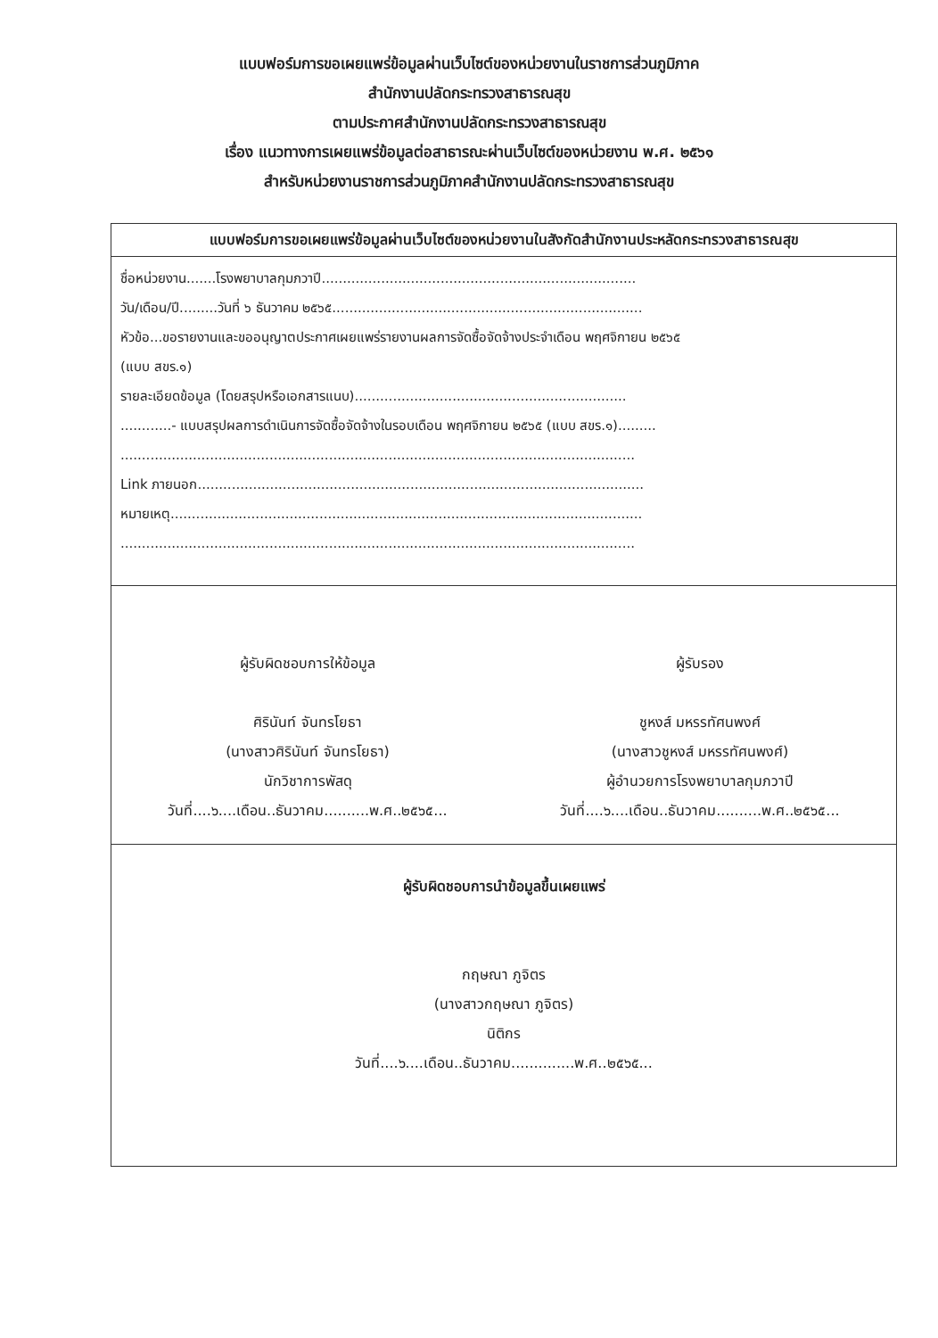แบบฟอร์มการขอเผยแพร่ข้อมูลผ่านเว็บไซต์ของหน่วยงานในราชการส่วนภูมิภาค
สำนักงานปลัดกระทรวงสาธารณสุข
ตามประกาศสำนักงานปลัดกระทรวงสาธารณสุข
เรื่อง แนวทางการเผยแพร่ข้อมูลต่อสาธารณะผ่านเว็บไซต์ของหน่วยงาน พ.ศ. ๒๕๖๑
สำหรับหน่วยงานราชการส่วนภูมิภาคสำนักงานปลัดกระทรวงสาธารณสุข
แบบฟอร์มการขอเผยแพร่ข้อมูลผ่านเว็บไซต์ของหน่วยงานในสังกัดสำนักงานประหลัดกระทรวงสาธารณสุข
ชื่อหน่วยงาน.......โรงพยาบาลกุมภวาปี..........................................................................
วัน/เดือน/ปี.........วันที่ ๖ ธันวาคม ๒๕๖๕.........................................................................
หัวข้อ...ขอรายงานและขออนุญาตประกาศเผยแพร่รายงานผลการจัดซื้อจัดจ้างประจำเดือน พฤศจิกายน ๒๕๖๕
(แบบ สขร.๑)
รายละเอียดข้อมูล (โดยสรุปหรือเอกสารแนบ)................................................................
............- แบบสรุปผลการดำเนินการจัดซื้อจัดจ้างในรอบเดือน พฤศจิกายน ๒๕๖๕ (แบบ สขร.๑).........
.........................................................................................................................
Link ภายนอก.........................................................................................................
หมายเหตุ...............................................................................................................
.........................................................................................................................
ผู้รับผิดชอบการให้ข้อมูล
ศิรินันท์ จันทรโยธา
(นางสาวศิรินันท์ จันทรโยธา)
นักวิชาการพัสดุ
วันที่....๖....เดือน..ธันวาคม..........พ.ศ..๒๕๖๕...
ผู้รับรอง
ชูหงส์ มหรรทัศนพงศ์
(นางสาวชูหงส์ มหรรทัศนพงศ์)
ผู้อำนวยการโรงพยาบาลกุมภวาปี
วันที่....๖....เดือน..ธันวาคม..........พ.ศ..๒๕๖๕...
ผู้รับผิดชอบการนำข้อมูลขึ้นเผยแพร่
กฤษณา ภูจิตร
(นางสาวกฤษณา ภูจิตร)
นิติกร
วันที่....๖....เดือน..ธันวาคม..............พ.ศ..๒๕๖๕...